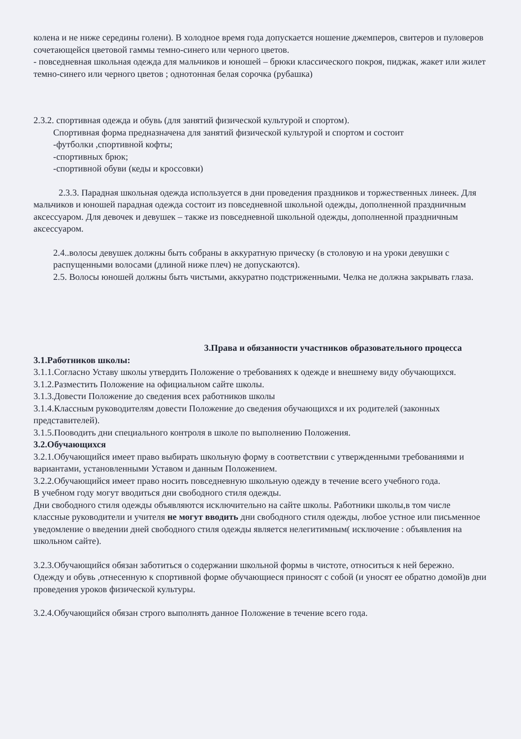колена и не ниже середины голени). В холодное время года допускается ношение джемперов, свитеров и пуловеров сочетающейся цветовой гаммы темно-синего или черного цветов.
- повседневная школьная одежда для мальчиков и юношей – брюки классического покроя, пиджак, жакет или жилет темно-синего или черного цветов ; однотонная белая сорочка (рубашка)
2.3.2. спортивная одежда и обувь (для занятий физической культурой и спортом).
Спортивная форма предназначена для занятий физической культурой и спортом и состоит
-футболки ,спортивной кофты;
-спортивных брюк;
-спортивной обуви (кеды и кроссовки)
2.3.3. Парадная школьная одежда используется в дни проведения праздников и торжественных линеек. Для мальчиков и юношей парадная одежда состоит из повседневной школьной одежды, дополненной праздничным аксессуаром. Для девочек и девушек – также из повседневной школьной одежды, дополненной праздничным аксессуаром.
2.4..волосы девушек должны быть собраны в аккуратную прическу (в столовую и на уроки девушки с распущенными волосами (длиной ниже плеч) не допускаются).
2.5. Волосы юношей должны быть чистыми, аккуратно подстриженными. Челка не должна закрывать глаза.
3.Права и обязанности участников образовательного процесса
3.1.Работников школы:
3.1.1.Согласно Уставу школы утвердить Положение о требованиях к одежде и внешнему виду обучающихся.
3.1.2.Разместить Положение на официальном сайте школы.
3.1.3.Довести Положение до сведения всех работников школы
3.1.4.Классным руководителям довести Положение до сведения обучающихся и их родителей (законных представителей).
3.1.5.Пооводить дни специального контроля в школе по выполнению Положения.
3.2.Обучающихся
3.2.1.Обучающийся имеет право выбирать школьную форму в соответствии с утвержденными требованиями и вариантами, установленными Уставом и данным Положением.
3.2.2.Обучающийся имеет право носить повседневную школьную одежду в течение всего учебного года.
В учебном году могут вводиться дни свободного стиля одежды.
Дни свободного стиля одежды объявляются исключительно на сайте школы. Работники школы,в том числе классные руководители и учителя не могут вводить дни свободного стиля одежды, любое устное или письменное уведомление о введении дней свободного стиля одежды является нелегитимным( исключение : объявления на школьном сайте).
3.2.3.Обучающийся обязан заботиться о содержании школьной формы в чистоте, относиться к ней бережно. Одежду и обувь ,отнесенную к спортивной форме обучающиеся приносят с собой (и уносят ее обратно домой)в дни проведения уроков физической культуры.
3.2.4.Обучающийся обязан строго выполнять данное Положение в течение всего года.